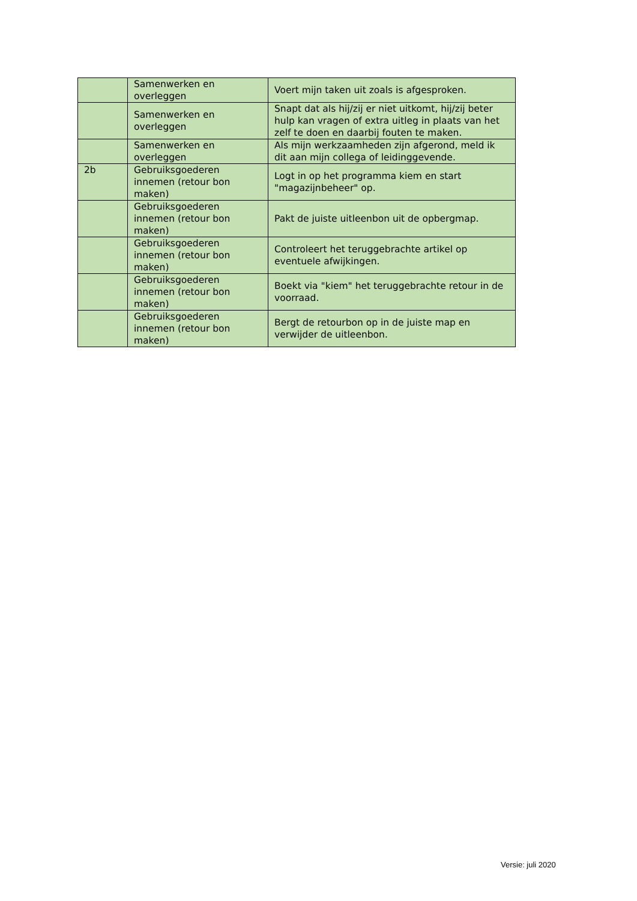| | Samenwerken en overleggen | Voert mijn taken uit zoals is afgesproken. |
| | Samenwerken en overleggen | Snapt dat als hij/zij er niet uitkomt, hij/zij beter hulp kan vragen of extra uitleg in plaats van het zelf te doen en daarbij fouten te maken. |
| | Samenwerken en overleggen | Als mijn werkzaamheden zijn afgerond, meld ik dit aan mijn collega of leidinggevende. |
| 2b | Gebruiksgoederen innemen (retour bon maken) | Logt in op het programma kiem en start "magazijnbeheer" op. |
| | Gebruiksgoederen innemen (retour bon maken) | Pakt de juiste uitleenbon uit de opbergmap. |
| | Gebruiksgoederen innemen (retour bon maken) | Controleert het teruggebrachte artikel op eventuele afwijkingen. |
| | Gebruiksgoederen innemen (retour bon maken) | Boekt via "kiem" het teruggebrachte retour in de voorraad. |
| | Gebruiksgoederen innemen (retour bon maken) | Bergt de retourbon op in de juiste map en verwijder de uitleenbon. |
Versie: juli 2020